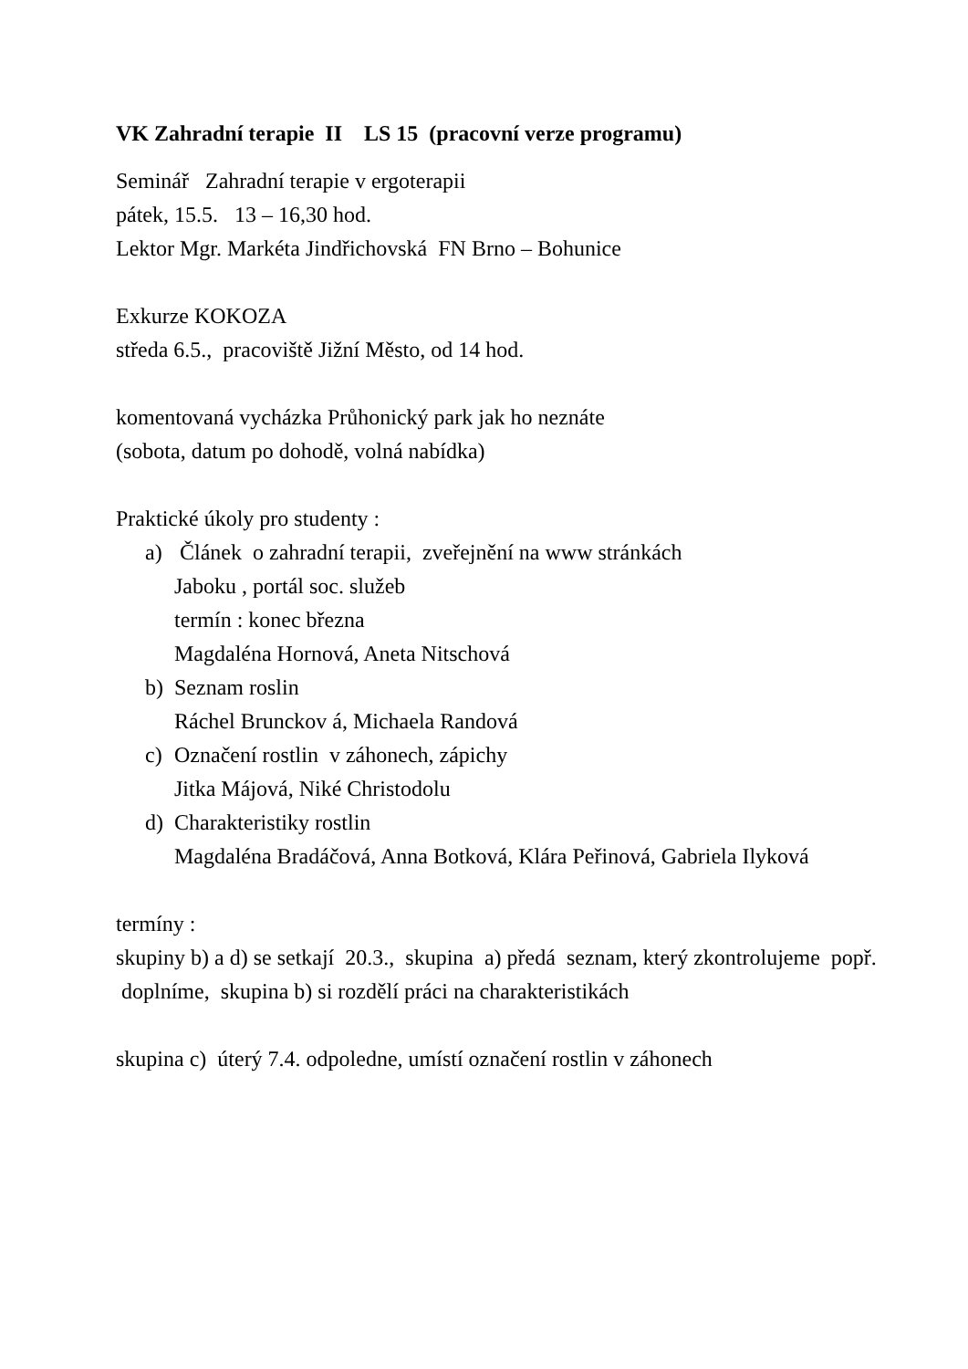VK Zahradní terapie II LS 15 (pracovní verze programu)
Seminář Zahradní terapie v ergoterapii
pátek, 15.5. 13 – 16,30 hod.
Lektor Mgr. Markéta Jindřichovská FN Brno – Bohunice
Exkurze KOKOZA
středa 6.5., pracoviště Jižní Město, od 14 hod.
komentovaná vycházka Průhonický park jak ho neznáte
(sobota, datum po dohodě, volná nabídka)
Praktické úkoly pro studenty :
a) Článek o zahradní terapii, zveřejnění na www stránkách
Jaboku , portál soc. služeb
termín : konec března
Magdaléna Hornová, Aneta Nitschová
b) Seznam roslin
Ráchel Brunckov á, Michaela Randová
c) Označení rostlin v záhonech, zápichy
Jitka Májová, Niké Christodolu
d) Charakteristiky rostlin
Magdaléna Bradáčová, Anna Botková, Klára Peřinová, Gabriela Ilyková
termíny :
skupiny b) a d) se setkají 20.3., skupina a) předá seznam, který zkontrolujeme popř. doplníme, skupina b) si rozdělí práci na charakteristikách
skupina c) úterý 7.4. odpoledne, umístí označení rostlin v záhonech